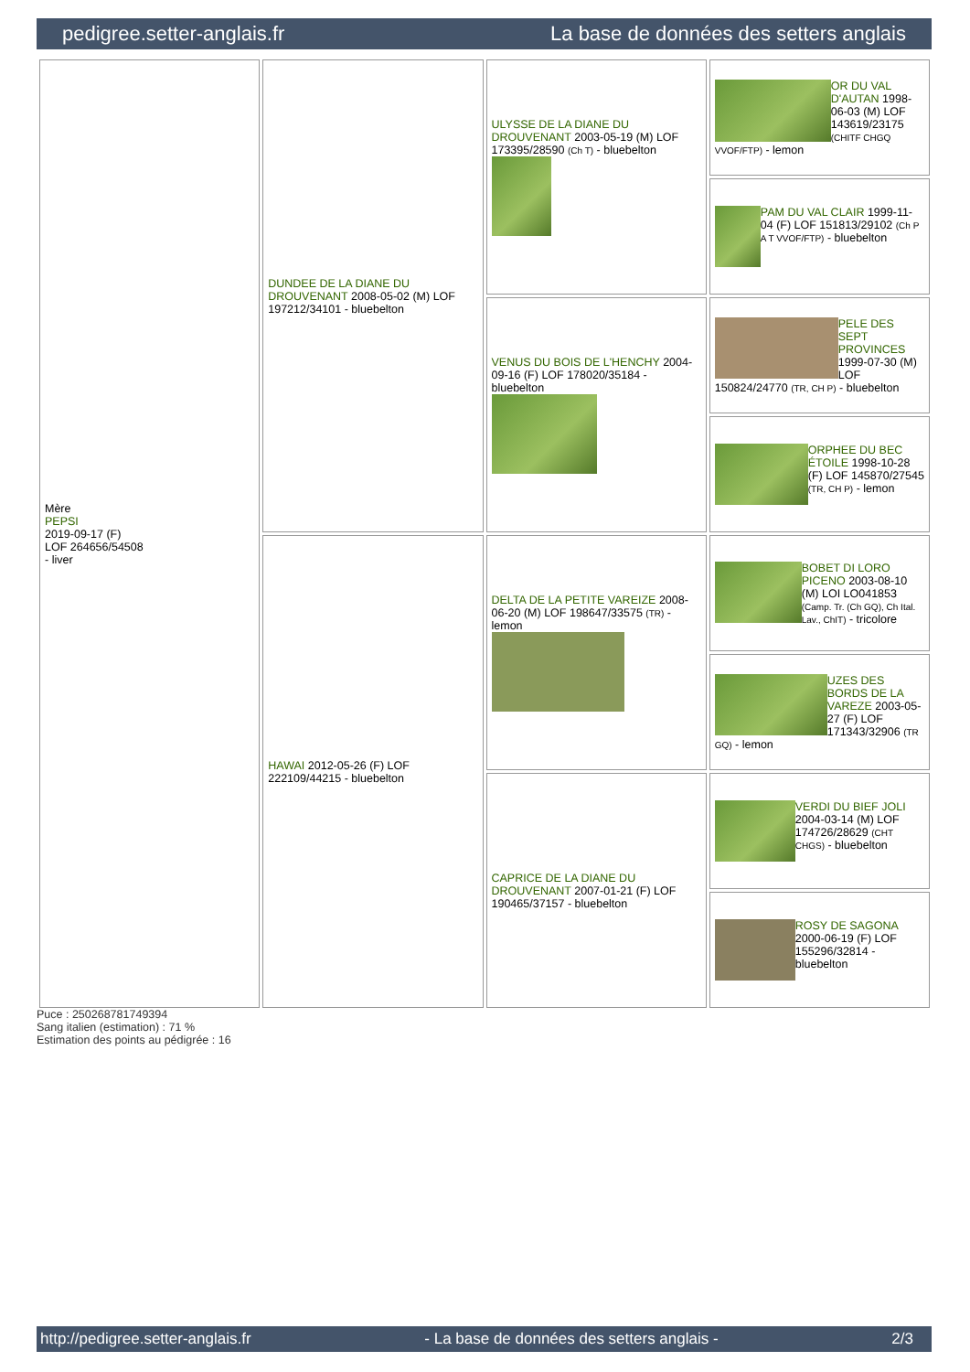pedigree.setter-anglais.fr La base de données des setters anglais
| Mère PEPSI 2019-09-17 (F) LOF 264656/54508 - liver | DUNDEE DE LA DIANE DU DROUVENANT 2008-05-02 (M) LOF 197212/34101 - bluebelton | ULYSSE DE LA DIANE DU DROUVENANT 2003-05-19 (M) LOF 173395/28590 (Ch T) - bluebelton | OR DU VAL D'AUTAN 1998-06-03 (M) LOF 143619/23175 (CHITF CHGQ VVOF/FTP) - lemon |
| | | | PAM DU VAL CLAIR 1999-11-04 (F) LOF 151813/29102 (Ch P A T VVOF/FTP) - bluebelton |
| | | VENUS DU BOIS DE L'HENCHY 2004-09-16 (F) LOF 178020/35184 - bluebelton | PELE DES SEPT PROVINCES 1999-07-30 (M) LOF 150824/24770 (TR, CH P) - bluebelton |
| | | | ORPHEE DU BEC ÉTOILE 1998-10-28 (F) LOF 145870/27545 (TR, CH P) - lemon |
| | HAWAI 2012-05-26 (F) LOF 222109/44215 - bluebelton | DELTA DE LA PETITE VAREIZE 2008-06-20 (M) LOF 198647/33575 (TR) - lemon | BOBET DI LORO PICENO 2003-08-10 (M) LOI LO041853 (Camp. Tr. (Ch GQ), Ch Ital. Lav., ChIT) - tricolore |
| | | | UZES DES BORDS DE LA VAREZE 2003-05-27 (F) LOF 171343/32906 (TR GQ) - lemon |
| | | CAPRICE DE LA DIANE DU DROUVENANT 2007-01-21 (F) LOF 190465/37157 - bluebelton | VERDI DU BIEF JOLI 2004-03-14 (M) LOF 174726/28629 (CHT CHGS) - bluebelton |
| | | | ROSY DE SAGONA 2000-06-19 (F) LOF 155296/32814 - bluebelton |
Puce : 250268781749394
Sang italien (estimation) : 71 %
Estimation des points au pédigrée : 16
http://pedigree.setter-anglais.fr - La base de données des setters anglais - 2/3